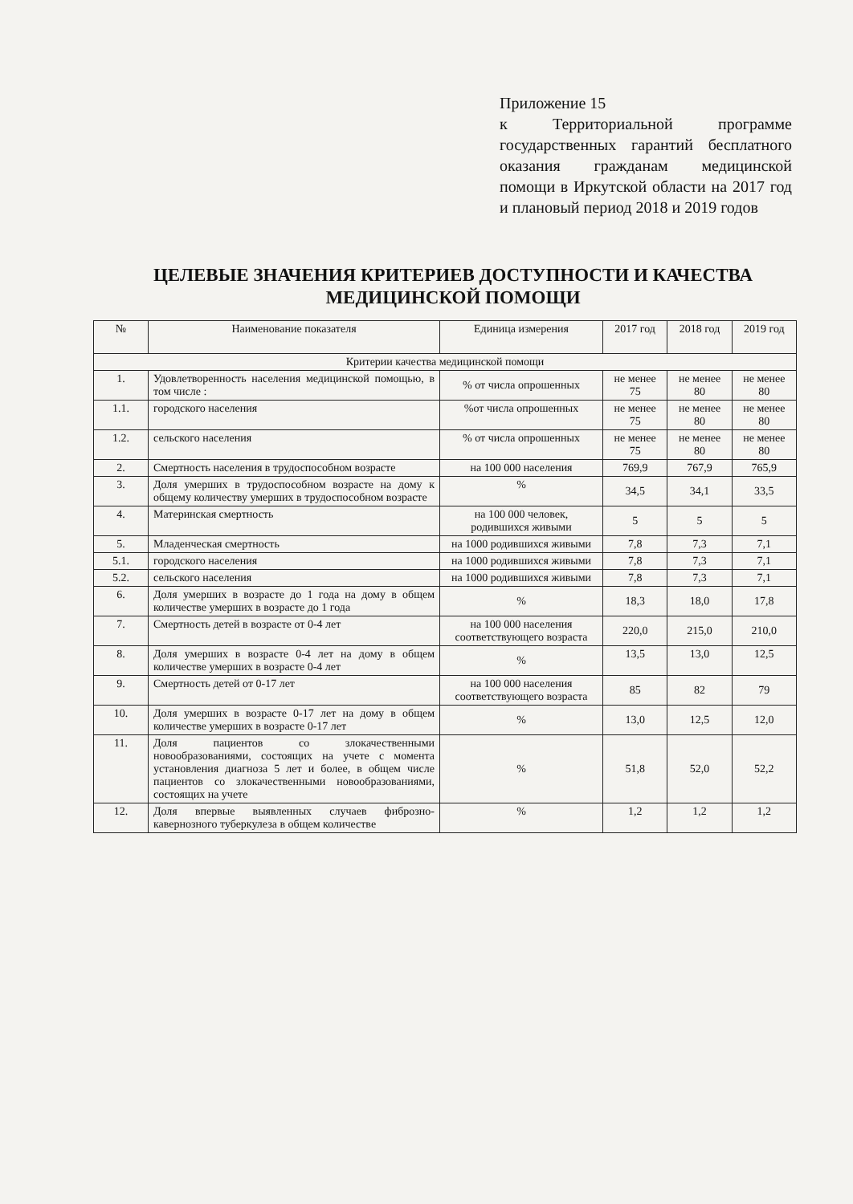Приложение 15
к Территориальной программе государственных гарантий бесплатного оказания гражданам медицинской помощи в Иркутской области на 2017 год и плановый период 2018 и 2019 годов
ЦЕЛЕВЫЕ ЗНАЧЕНИЯ КРИТЕРИЕВ ДОСТУПНОСТИ И КАЧЕСТВА МЕДИЦИНСКОЙ ПОМОЩИ
| № | Наименование показателя | Единица измерения | 2017 год | 2018 год | 2019 год |
| --- | --- | --- | --- | --- | --- |
| Критерии качества медицинской помощи | | | | | |
| 1. | Удовлетворенность населения медицинской помощью, в том числе : | % от числа опрошенных | не менее 75 | не менее 80 | не менее 80 |
| 1.1. | городского населения | %от числа опрошенных | не менее 75 | не менее 80 | не менее 80 |
| 1.2. | сельского населения | % от числа опрошенных | не менее 75 | не менее 80 | не менее 80 |
| 2. | Смертность населения в трудоспособном возрасте | на 100 000 населения | 769,9 | 767,9 | 765,9 |
| 3. | Доля умерших в трудоспособном возрасте на дому к общему количеству умерших в трудоспособном возрасте | % | 34,5 | 34,1 | 33,5 |
| 4. | Материнская смертность | на 100 000 человек, родившихся живыми | 5 | 5 | 5 |
| 5. | Младенческая смертность | на 1000 родившихся живыми | 7,8 | 7,3 | 7,1 |
| 5.1. | городского населения | на 1000 родившихся живыми | 7,8 | 7,3 | 7,1 |
| 5.2. | сельского населения | на 1000 родившихся живыми | 7,8 | 7,3 | 7,1 |
| 6. | Доля умерших в возрасте до 1 года на дому в общем количестве умерших в возрасте до 1 года | % | 18,3 | 18,0 | 17,8 |
| 7. | Смертность детей в возрасте от 0-4 лет | на 100 000 населения соответствующего возраста | 220,0 | 215,0 | 210,0 |
| 8. | Доля умерших в возрасте 0-4 лет на дому в общем количестве умерших в возрасте 0-4 лет | % | 13,5 | 13,0 | 12,5 |
| 9. | Смертность детей от 0-17 лет | на 100 000 населения соответствующего возраста | 85 | 82 | 79 |
| 10. | Доля умерших в возрасте 0-17 лет на дому в общем количестве умерших в возрасте 0-17 лет | % | 13,0 | 12,5 | 12,0 |
| 11. | Доля пациентов со злокачественными новообразованиями, состоящих на учете с момента установления диагноза 5 лет и более, в общем числе пациентов со злокачественными новообразованиями, состоящих на учете | % | 51,8 | 52,0 | 52,2 |
| 12. | Доля впервые выявленных случаев фиброзно-кавернозного туберкулеза в общем количестве | % | 1,2 | 1,2 | 1,2 |